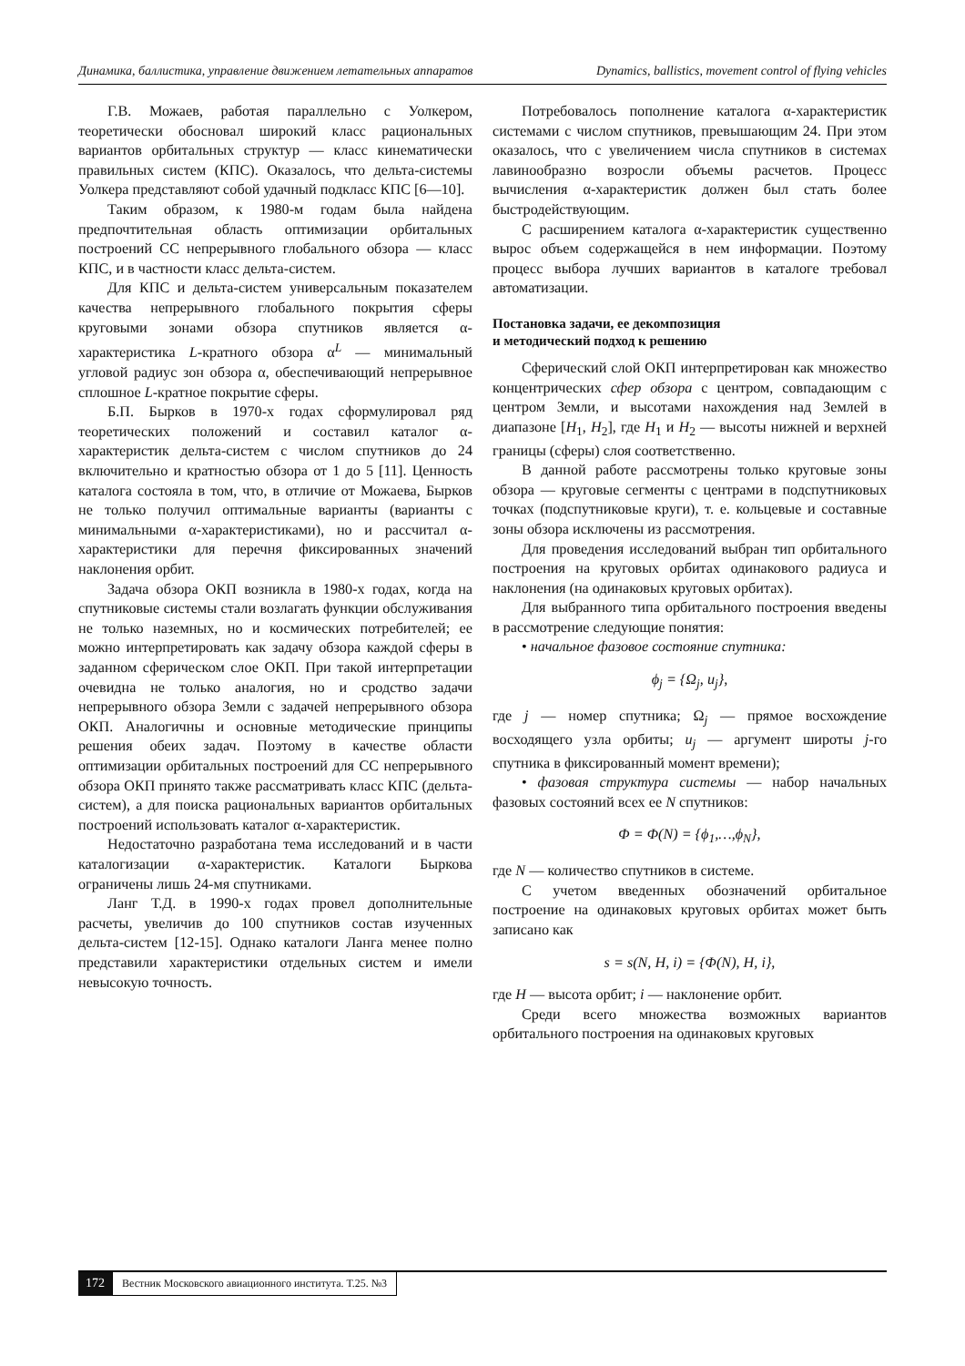Динамика, баллистика, управление движением летательных аппаратов Dynamics, ballistics, movement control of flying vehicles
Г.В. Можаев, работая параллельно с Уолкером, теоретически обосновал широкий класс рациональных вариантов орбитальных структур — класс кинематически правильных систем (КПС). Оказалось, что дельта-системы Уолкера представляют собой удачный подкласс КПС [6—10].
Таким образом, к 1980-м годам была найдена предпочтительная область оптимизации орбитальных построений СС непрерывного глобального обзора — класс КПС, и в частности класс дельта-систем.
Для КПС и дельта-систем универсальным показателем качества непрерывного глобального покрытия сферы круговыми зонами обзора спутников является α-характеристика L-кратного обзора α<sup>L</sup> — минимальный угловой радиус зон обзора α, обеспечивающий непрерывное сплошное L-кратное покрытие сферы.
Б.П. Бырков в 1970-х годах сформулировал ряд теоретических положений и составил каталог α-характеристик дельта-систем с числом спутников до 24 включительно и кратностью обзора от 1 до 5 [11]. Ценность каталога состояла в том, что, в отличие от Можаева, Бырков не только получил оптимальные варианты (варианты с минимальными α-характеристиками), но и рассчитал α-характеристики для перечня фиксированных значений наклонения орбит.
Задача обзора ОКП возникла в 1980-х годах, когда на спутниковые системы стали возлагать функции обслуживания не только наземных, но и космических потребителей; ее можно интерпретировать как задачу обзора каждой сферы в заданном сферическом слое ОКП. При такой интерпретации очевидна не только аналогия, но и сродство задачи непрерывного обзора Земли с задачей непрерывного обзора ОКП. Аналогичны и основные методические принципы решения обеих задач. Поэтому в качестве области оптимизации орбитальных построений для СС непрерывного обзора ОКП принято также рассматривать класс КПС (дельта-систем), а для поиска рациональных вариантов орбитальных построений использовать каталог α-характеристик.
Недостаточно разработана тема исследований и в части каталогизации α-характеристик. Каталоги Быркова ограничены лишь 24-мя спутниками.
Ланг Т.Д. в 1990-х годах провел дополнительные расчеты, увеличив до 100 спутников состав изученных дельта-систем [12-15]. Однако каталоги Ланга менее полно представили характеристики отдельных систем и имели невысокую точность.
Потребовалось пополнение каталога α-характеристик системами с числом спутников, превышающим 24. При этом оказалось, что с увеличением числа спутников в системах лавинообразно возросли объемы расчетов. Процесс вычисления α-характеристик должен был стать более быстродействующим.
С расширением каталога α-характеристик существенно вырос объем содержащейся в нем информации. Поэтому процесс выбора лучших вариантов в каталоге требовал автоматизации.
Постановка задачи, ее декомпозиция
и методический подход к решению
Сферический слой ОКП интерпретирован как множество концентрических сфер обзора с центром, совпадающим с центром Земли, и высотами нахождения над Землей в диапазоне [H<sub>1</sub>, H<sub>2</sub>], где H<sub>1</sub> и H<sub>2</sub> — высоты нижней и верхней границы (сферы) слоя соответственно.
В данной работе рассмотрены только круговые зоны обзора — круговые сегменты с центрами в подспутниковых точках (подспутниковые круги), т. е. кольцевые и составные зоны обзора исключены из рассмотрения.
Для проведения исследований выбран тип орбитального построения на круговых орбитах одинакового радиуса и наклонения (на одинаковых круговых орбитах).
Для выбранного типа орбитального построения введены в рассмотрение следующие понятия:
• начальное фазовое состояние спутника:
ϕ<sub>j</sub> = {Ω<sub>j</sub>, u<sub>j</sub>},
где j — номер спутника; Ω<sub>j</sub> — прямое восхождение восходящего узла орбиты; u<sub>j</sub> — аргумент широты j-го спутника в фиксированный момент времени);
• фазовая структура системы — набор начальных фазовых состояний всех ее N спутников:
Φ = Φ(N) = {ϕ<sub>1</sub>,…,ϕ<sub>N</sub>},
где N — количество спутников в системе.
С учетом введенных обозначений орбитальное построение на одинаковых круговых орбитах может быть записано как
s = s(N, H, i) = {Φ(N), H, i},
где H — высота орбит; i — наклонение орбит.
Среди всего множества возможных вариантов орбитального построения на одинаковых круговых
172 Вестник Московского авиационного института. Т.25. №3